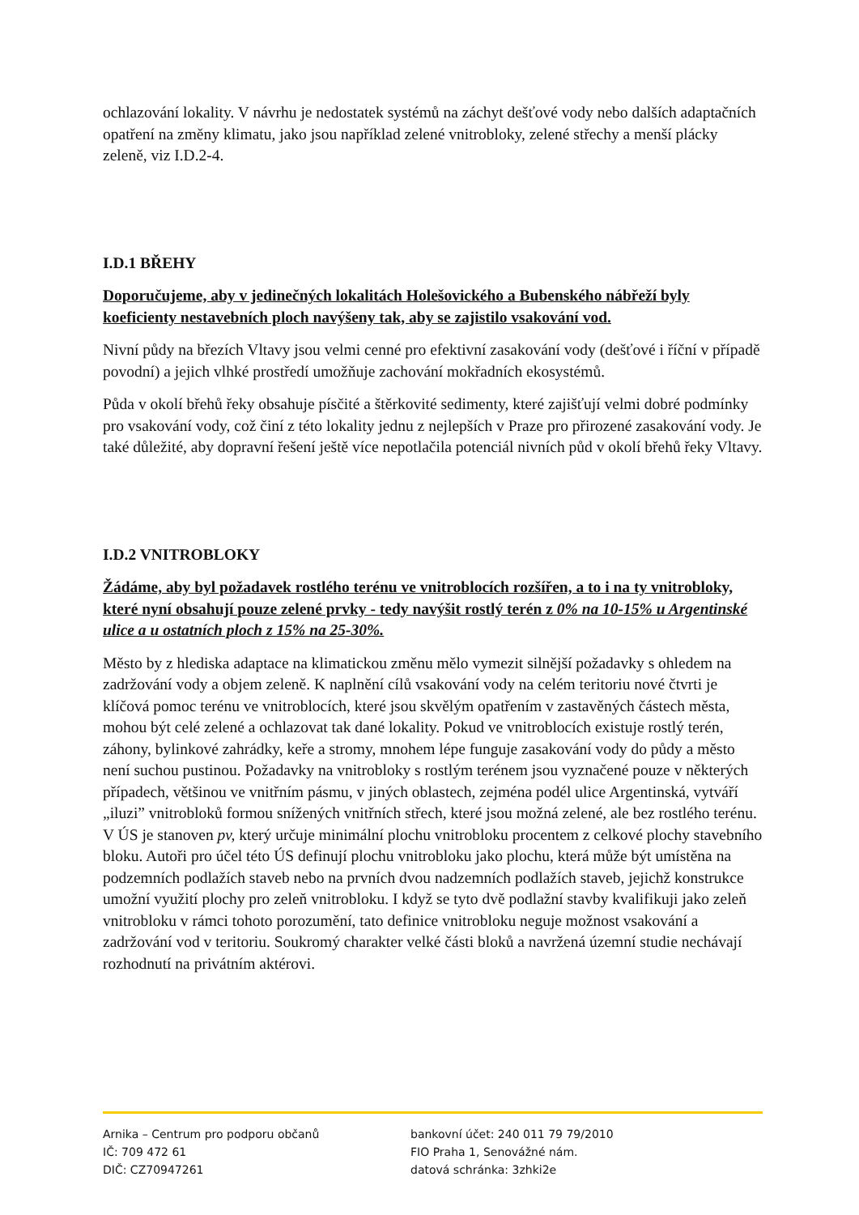ochlazování lokality. V návrhu je nedostatek systémů na záchyt dešťové vody nebo dalších adaptačních opatření na změny klimatu, jako jsou například zelené vnitrobloky, zelené střechy a menší plácky zeleně, viz I.D.2-4.
I.D.1 BŘEHY
Doporučujeme, aby v jedinečných lokalitách Holešovického a Bubenského nábřeží byly koeficienty nestavebních ploch navýšeny tak, aby se zajistilo vsakování vod.
Nivní půdy na březích Vltavy jsou velmi cenné pro efektivní zasakování vody (dešťové i říční v případě povodní) a jejich vlhké prostředí umožňuje zachování mokřadních ekosystémů.
Půda v okolí břehů řeky obsahuje písčité a štěrkovité sedimenty, které zajišťují velmi dobré podmínky pro vsakování vody, což činí z této lokality jednu z nejlepších v Praze pro přirozené zasakování vody. Je také důležité, aby dopravní řešení ještě více nepotlačila potenciál nivních půd v okolí břehů řeky Vltavy.
I.D.2 VNITROBLOKY
Žádáme, aby byl požadavek rostlého terénu ve vnitroblocích rozšířen, a to i na ty vnitrobloky, které nyní obsahují pouze zelené prvky - tedy navýšit rostlý terén z 0% na 10-15% u Argentinské ulice a u ostatních ploch z 15% na 25-30%.
Město by z hlediska adaptace na klimatickou změnu mělo vymezit silnější požadavky s ohledem na zadržování vody a objem zeleně. K naplnění cílů vsakování vody na celém teritoriu nové čtvrti je klíčová pomoc terénu ve vnitroblocích, které jsou skvělým opatřením v zastavěných částech města, mohou být celé zelené a ochlazovat tak dané lokality. Pokud ve vnitroblocích existuje rostlý terén, záhony, bylinkové zahrádky, keře a stromy, mnohem lépe funguje zasakování vody do půdy a město není suchou pustinou. Požadavky na vnitrobloky s rostlým terénem jsou vyznačené pouze v některých případech, většinou ve vnitřním pásmu, v jiných oblastech, zejména podél ulice Argentinská, vytváří „iluzi” vnitrobloků formou snížených vnitřních střech, které jsou možná zelené, ale bez rostlého terénu. V ÚS je stanoven pv, který určuje minimální plochu vnitrobloku procentem z celkové plochy stavebního bloku. Autoři pro účel této ÚS definují plochu vnitrobloku jako plochu, která může být umístěna na podzemních podlažích staveb nebo na prvních dvou nadzemních podlažích staveb, jejichž konstrukce umožní využití plochy pro zeleň vnitrobloku. I když se tyto dvě podlažní stavby kvalifikuji jako zeleň vnitrobloku v rámci tohoto porozumění, tato definice vnitrobloku neguje možnost vsakování a zadržování vod v teritoriu. Soukromý charakter velké části bloků a navržená územní studie nechávají rozhodnutí na privátním aktérovi.
Arnika – Centrum pro podporu občanů
IČ: 709 472 61
DIČ: CZ70947261
bankovní účet: 240 011 79 79/2010
FIO Praha 1, Senovážné nám.
datová schránka: 3zhki2e